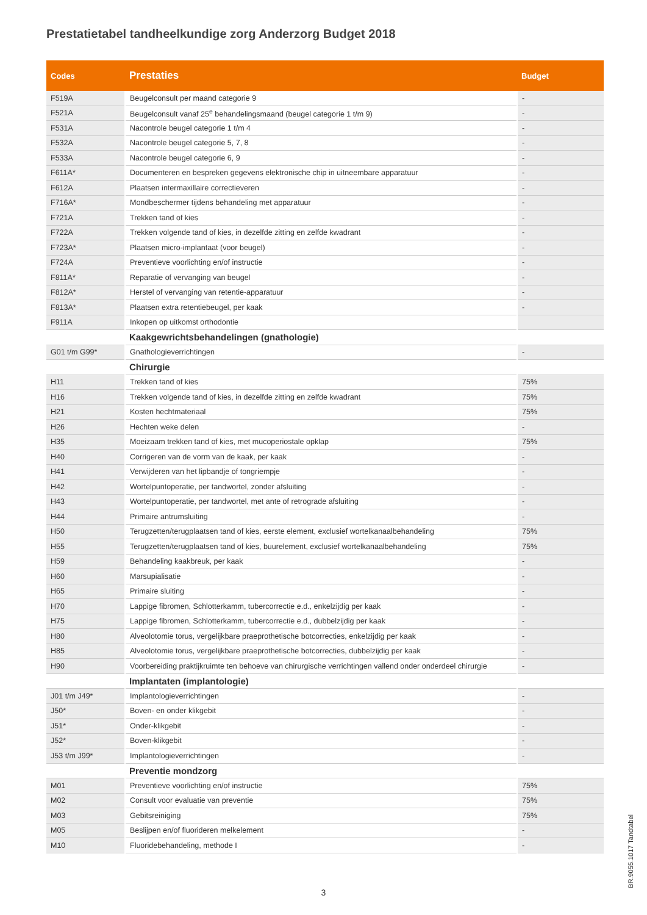Prestatietabel tandheelkundige zorg Anderzorg Budget 2018
| Codes | Prestaties | Budget |
| --- | --- | --- |
| F519A | Beugelconsult per maand categorie 9 | - |
| F521A | Beugelconsult vanaf 25<sup>e</sup> behandelingsmaand (beugel categorie 1 t/m 9) | - |
| F531A | Nacontrole beugel categorie 1 t/m 4 | - |
| F532A | Nacontrole beugel categorie 5, 7, 8 | - |
| F533A | Nacontrole beugel categorie 6, 9 | - |
| F611A* | Documenteren en bespreken gegevens elektronische chip in uitneembare apparatuur | - |
| F612A | Plaatsen intermaxillaire correctieveren | - |
| F716A* | Mondbeschermer tijdens behandeling met apparatuur | - |
| F721A | Trekken tand of kies | - |
| F722A | Trekken volgende tand of kies, in dezelfde zitting en zelfde kwadrant | - |
| F723A* | Plaatsen micro-implantaat (voor beugel) | - |
| F724A | Preventieve voorlichting en/of instructie | - |
| F811A* | Reparatie of vervanging van beugel | - |
| F812A* | Herstel of vervanging van retentie-apparatuur | - |
| F813A* | Plaatsen extra retentiebeugel, per kaak | - |
| F911A | Inkopen op uitkomst orthodontie | |
| | Kaakgewrichtsbehandelingen (gnathologie) | |
| G01 t/m G99* | Gnathologieverrichtingen | - |
| | Chirurgie | |
| H11 | Trekken tand of kies | 75% |
| H16 | Trekken volgende tand of kies, in dezelfde zitting en zelfde kwadrant | 75% |
| H21 | Kosten hechtmateriaal | 75% |
| H26 | Hechten weke delen | - |
| H35 | Moeizaam trekken tand of kies, met mucoperiostale opklap | 75% |
| H40 | Corrigeren van de vorm van de kaak, per kaak | - |
| H41 | Verwijderen van het lipbandje of tongriempje | - |
| H42 | Wortelpuntoperatie, per tandwortel, zonder afsluiting | - |
| H43 | Wortelpuntoperatie, per tandwortel, met ante of retrograde afsluiting | - |
| H44 | Primaire antrumsluiting | - |
| H50 | Terugzetten/terugplaatsen tand of kies, eerste element, exclusief wortelkanaalbehandeling | 75% |
| H55 | Terugzetten/terugplaatsen tand of kies, buurelement, exclusief wortelkanaalbehandeling | 75% |
| H59 | Behandeling kaakbreuk, per kaak | - |
| H60 | Marsupialisatie | - |
| H65 | Primaire sluiting | - |
| H70 | Lappige fibromen, Schlotterkamm, tubercorrectie e.d., enkelzijdig per kaak | - |
| H75 | Lappige fibromen, Schlotterkamm, tubercorrectie e.d., dubbelzijdig per kaak | - |
| H80 | Alveolotomie torus, vergelijkbare praeprothetische botcorrecties, enkelzijdig per kaak | - |
| H85 | Alveolotomie torus, vergelijkbare praeprothetische botcorrecties, dubbelzijdig per kaak | - |
| H90 | Voorbereiding praktijkruimte ten behoeve van chirurgische verrichtingen vallend onder onderdeel chirurgie | - |
| | Implantaten (implantologie) | |
| J01 t/m J49* | Implantologieverrichtingen | - |
| J50* | Boven- en onder klikgebit | - |
| J51* | Onder-klikgebit | - |
| J52* | Boven-klikgebit | - |
| J53 t/m J99* | Implantologieverrichtingen | - |
| | Preventie mondzorg | |
| M01 | Preventieve voorlichting en/of instructie | 75% |
| M02 | Consult voor evaluatie van preventie | 75% |
| M03 | Gebitsreiniging | 75% |
| M05 | Beslijpen en/of fluorideren melkelement | - |
| M10 | Fluoridebehandeling, methode I | - |
3
BR.9055.1017 Tandtabel